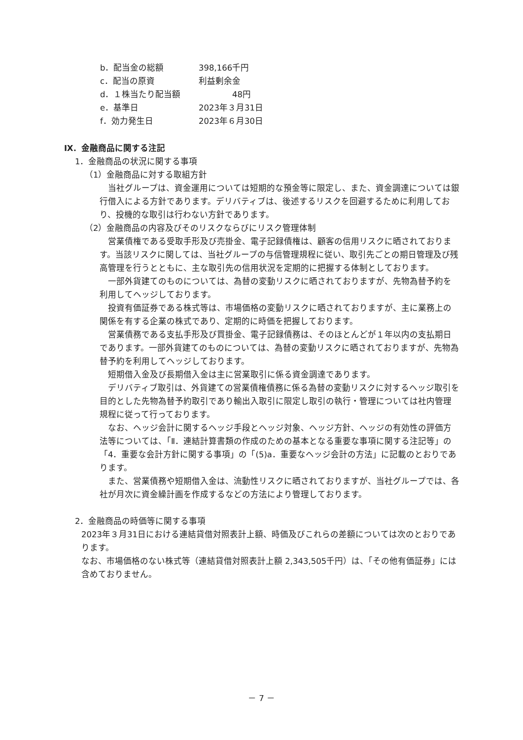b．配当金の総額 398,166千円
c．配当の原資 利益剰余金
d．１株当たり配当額　　　　48円
e．基準日 2023年３月31日
f．効力発生日 2023年６月30日
Ⅸ．金融商品に関する注記
1．金融商品の状況に関する事項
（1）金融商品に対する取組方針
当社グループは、資金運用については短期的な預金等に限定し、また、資金調達については銀行借入による方針であります。デリバティブは、後述するリスクを回避するために利用しており、投機的な取引は行わない方針であります。
（2）金融商品の内容及びそのリスクならびにリスク管理体制
営業債権である受取手形及び売掛金、電子記録債権は、顧客の信用リスクに晒されております。当該リスクに関しては、当社グループの与信管理規程に従い、取引先ごとの期日管理及び残高管理を行うとともに、主な取引先の信用状況を定期的に把握する体制としております。
一部外貨建てのものについては、為替の変動リスクに晒されておりますが、先物為替予約を利用してヘッジしております。
投資有価証券である株式等は、市場価格の変動リスクに晒されておりますが、主に業務上の関係を有する企業の株式であり、定期的に時価を把握しております。
営業債務である支払手形及び買掛金、電子記録債務は、そのほとんどが１年以内の支払期日であります。一部外貨建てのものについては、為替の変動リスクに晒されておりますが、先物為替予約を利用してヘッジしております。
短期借入金及び長期借入金は主に営業取引に係る資金調達であります。
デリバティブ取引は、外貨建ての営業債権債務に係る為替の変動リスクに対するヘッジ取引を目的とした先物為替予約取引であり輸出入取引に限定し取引の執行・管理については社内管理規程に従って行っております。
なお、ヘッジ会計に関するヘッジ手段とヘッジ対象、ヘッジ方針、ヘッジの有効性の評価方法等については、「Ⅱ．連結計算書類の作成のための基本となる重要な事項に関する注記等」の「4．重要な会計方針に関する事項」の「(5)a．重要なヘッジ会計の方法」に記載のとおりであります。
また、営業債務や短期借入金は、流動性リスクに晒されておりますが、当社グループでは、各社が月次に資金繰計画を作成するなどの方法により管理しております。
2．金融商品の時価等に関する事項
2023年３月31日における連結貸借対照表計上額、時価及びこれらの差額については次のとおりであります。
なお、市場価格のない株式等（連結貸借対照表計上額 2,343,505千円）は、「その他有価証券」には含めておりません。
－ 7 －